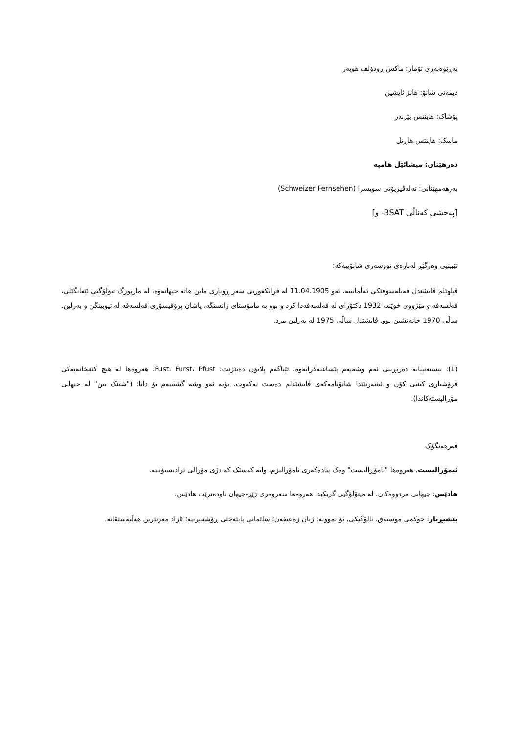بەڕێوەبەری تۆمار: ماکس ڕودۆلف هوبەر
دیمەنی شانۆ: هانز ئایشین
پۆشاک: هاینتس بێرنەر
ماسک: هاینتس هاڕتل
دەرهێنان: میشائێل هامپە
بەرهەمهێنانی: تەلەڤیزیۆنی سویسرا (Schweizer Fernsehen)
[پەخشی کەناڵی 3SAT- و]
تێبینیی وەرگێڕ لەبارەی نووسەری شانۆییەکە:
ڤیلهێلم ڤایشێدل فەیلەسوفێکی ئەڵمانییە، ئەو 11.04.1905 لە فرانکفورتی سەر ڕوباری ماین هاتە جیهانەوە، لە ماربورگ تیۆلۆگیی ئێفانگێلی، فەلسەفە و مێژووی خوێند، 1932 دکتۆرای لە فەلسەفەدا کرد و بوو بە مامۆستای زانستگە، پاشان پرۆفیسۆری فەلسەفە لە تیوبینگن و بەرلین. ساڵی 1970 خانەنشین بوو. ڤایشێدل ساڵی 1975 لە بەرلین مرد.
(1): بیستەنییانە دەربڕینی ئەم وشەیەم پێساغنەکرایەوە، تێناگەم پلاتۆن دەبێژێت: Fust، Furst، Pfust. هەروەها لە هیچ کتێبخانەیەکی فرۆشیاری کتێبی کۆن و ئینتەرنێتدا شانۆنامەکەی ڤایشێدلم دەست نەکەوت. بۆیە ئەو وشە گشتییەم بۆ دانا: ("شتێک بین" لە جیهانی مۆڕالیستەکاندا).
فەرهەنگۆک
ئیمۆرالیست. هەروەها "نامۆڕالیست" وەک پیادەکەری نامۆرالیزم، واتە کەسێک کە دژی مۆرالی ترادیسیۆنییە.
هادێس: جیهانی مردووەکان. لە میتۆلۆگیی گریکیدا هەروەها سەروەری ژێڕ-جیهان ناودەنرێت هادێس.
پێشبڕیار: حوکمی موسبەق، نالۆگیکی، بۆ نموونە: ژنان زەعیفەن؛ سلێمانی پایتەختی ڕۆشنبیرییە؛ ئازاد مەزنترین هەڵبەستڤانە.